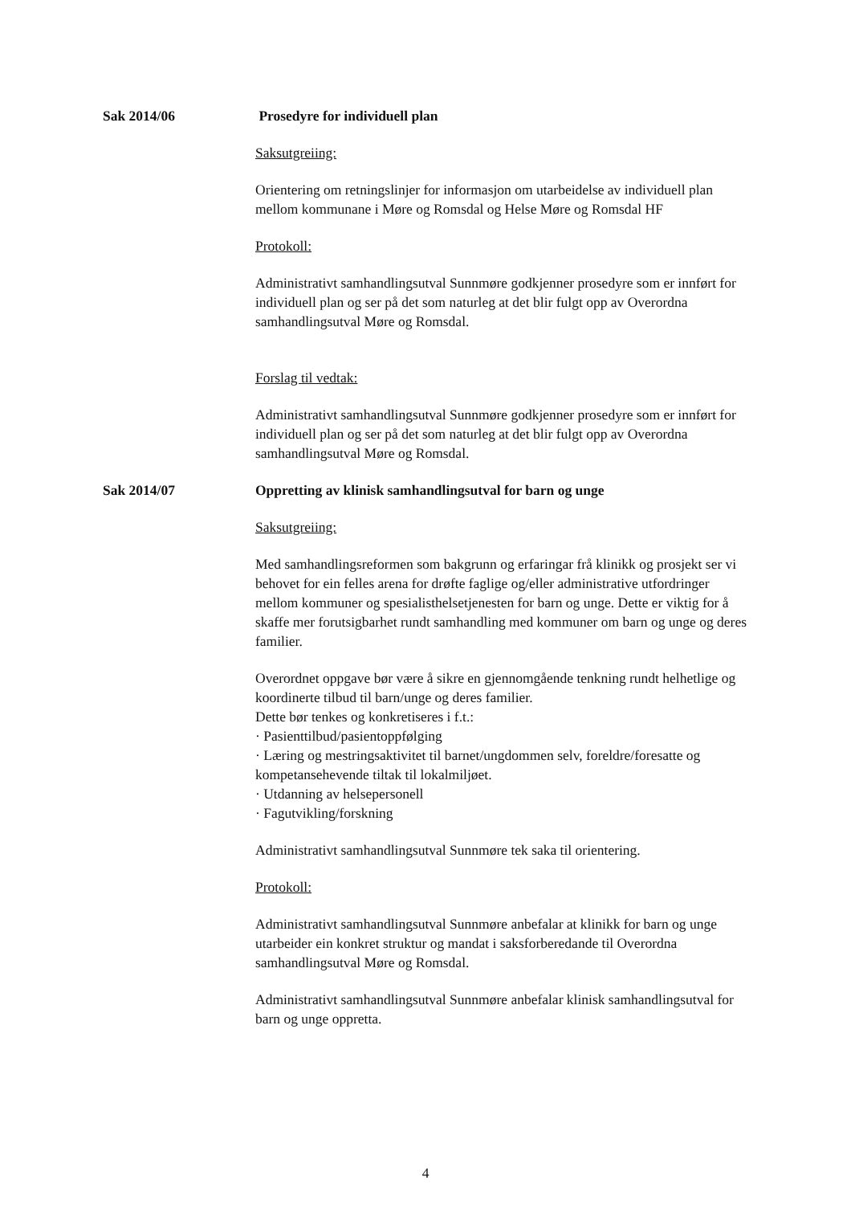Sak 2014/06 Prosedyre for individuell plan
Saksutgreiing:
Orientering om retningslinjer for informasjon om utarbeidelse av individuell plan mellom kommunane i Møre og Romsdal og Helse Møre og Romsdal HF
Protokoll:
Administrativt samhandlingsutval Sunnmøre godkjenner prosedyre som er innført for individuell plan og ser på det som naturleg at det blir fulgt opp av Overordna samhandlingsutval Møre og Romsdal.
Forslag til vedtak:
Administrativt samhandlingsutval Sunnmøre godkjenner prosedyre som er innført for individuell plan og ser på det som naturleg at det blir fulgt opp av Overordna samhandlingsutval Møre og Romsdal.
Sak 2014/07 Oppretting av klinisk samhandlingsutval for barn og unge
Saksutgreiing:
Med samhandlingsreformen som bakgrunn og erfaringar frå klinikk og prosjekt ser vi behovet for ein felles arena for drøfte faglige og/eller administrative utfordringer mellom kommuner og spesialisthelsetjenesten for barn og unge. Dette er viktig for å skaffe mer forutsigbarhet rundt samhandling med kommuner om barn og unge og deres familier.
Overordnet oppgave bør være å sikre en gjennomgående tenkning rundt helhetlige og koordinerte tilbud til barn/unge og deres familier.
Dette bør tenkes og konkretiseres i f.t.:
· Pasienttilbud/pasientoppfølging
· Læring og mestringsaktivitet til barnet/ungdommen selv, foreldre/foresatte og kompetansehevende tiltak til lokalmiljøet.
· Utdanning av helsepersonell
· Fagutvikling/forskning
Administrativt samhandlingsutval Sunnmøre tek saka til orientering.
Protokoll:
Administrativt samhandlingsutval Sunnmøre anbefalar at klinikk for barn og unge utarbeider ein konkret struktur og mandat i saksforberedande til Overordna samhandlingsutval Møre og Romsdal.
Administrativt samhandlingsutval Sunnmøre anbefalar klinisk samhandlingsutval for barn og unge oppretta.
4